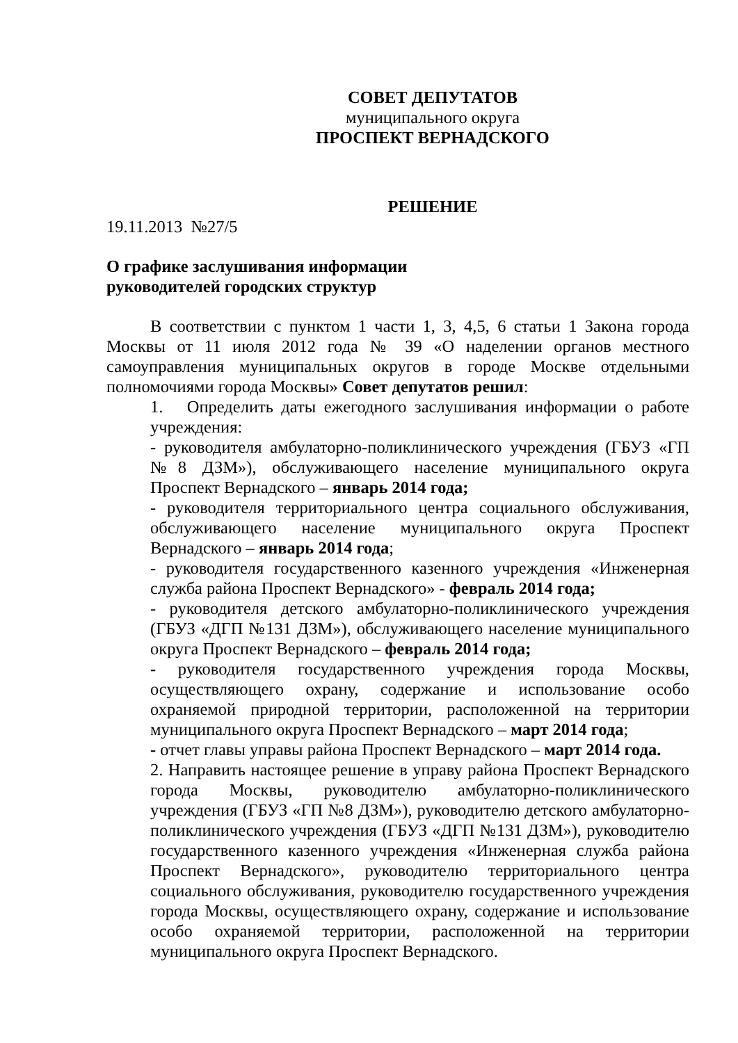СОВЕТ ДЕПУТАТОВ
муниципального округа
ПРОСПЕКТ ВЕРНАДСКОГО
РЕШЕНИЕ
19.11.2013 №27/5
О графике заслушивания информации
руководителей городских структур
В соответствии с пунктом 1 части 1, 3, 4,5, 6 статьи 1 Закона города Москвы от 11 июля 2012 года № 39 «О наделении органов местного самоуправления муниципальных округов в городе Москве отдельными полномочиями города Москвы» Совет депутатов решил:
1. Определить даты ежегодного заслушивания информации о работе учреждения:
- руководителя амбулаторно-поликлинического учреждения (ГБУЗ «ГП №8 ДЗМ»), обслуживающего население муниципального округа Проспект Вернадского – январь 2014 года;
- руководителя территориального центра социального обслуживания, обслуживающего население муниципального округа Проспект Вернадского – январь 2014 года;
- руководителя государственного казенного учреждения «Инженерная служба района Проспект Вернадского» - февраль 2014 года;
- руководителя детского амбулаторно-поликлинического учреждения (ГБУЗ «ДГП №131 ДЗМ»), обслуживающего население муниципального округа Проспект Вернадского – февраль 2014 года;
- руководителя государственного учреждения города Москвы, осуществляющего охрану, содержание и использование особо охраняемой природной территории, расположенной на территории муниципального округа Проспект Вернадского – март 2014 года;
- отчет главы управы района Проспект Вернадского – март 2014 года.
2. Направить настоящее решение в управу района Проспект Вернадского города Москвы, руководителю амбулаторно-поликлинического учреждения (ГБУЗ «ГП №8 ДЗМ»), руководителю детского амбулаторно-поликлинического учреждения (ГБУЗ «ДГП №131 ДЗМ»), руководителю государственного казенного учреждения «Инженерная служба района Проспект Вернадского», руководителю территориального центра социального обслуживания, руководителю государственного учреждения города Москвы, осуществляющего охрану, содержание и использование особо охраняемой территории, расположенной на территории муниципального округа Проспект Вернадского.